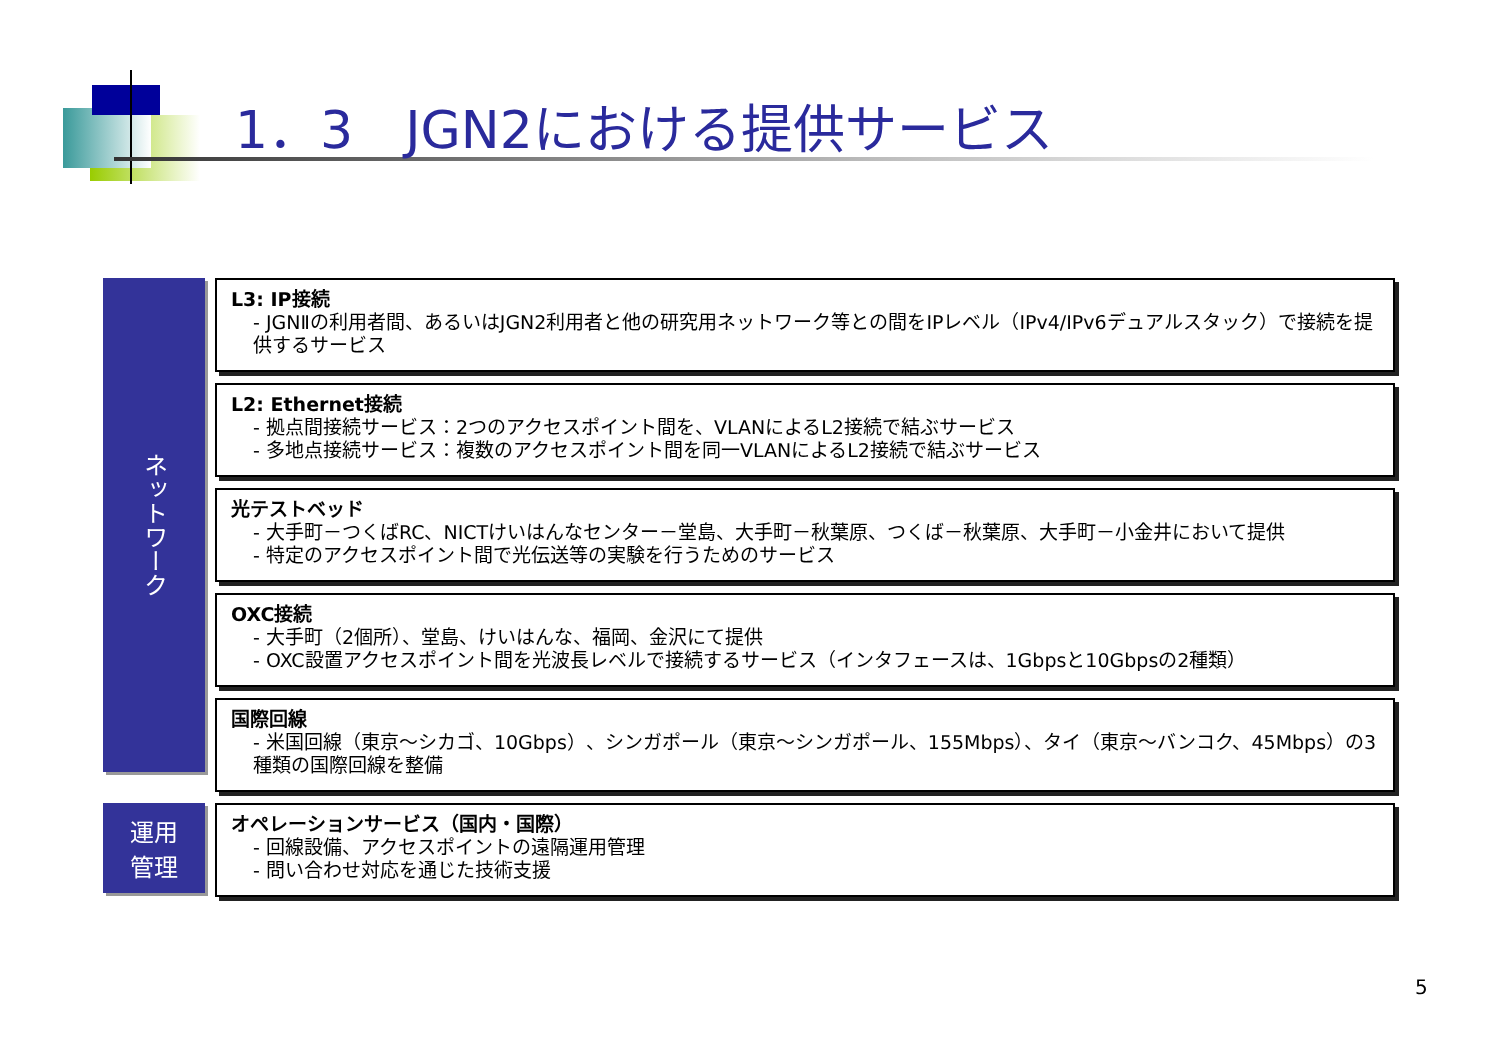1．3　JGN2における提供サービス
ネットワーク
L3: IP接続
- JGNⅡの利用者間、あるいはJGN2利用者と他の研究用ネットワーク等との間をIPレベル（IPv4/IPv6デュアルスタック）で接続を提供するサービス
L2: Ethernet接続
- 拠点間接続サービス：2つのアクセスポイント間を、VLANによるL2接続で結ぶサービス
- 多地点接続サービス：複数のアクセスポイント間を同一VLANによるL2接続で結ぶサービス
光テストベッド
- 大手町－つくばRC、NICTけいはんなセンター－堂島、大手町－秋葉原、つくば－秋葉原、大手町－小金井において提供
- 特定のアクセスポイント間で光伝送等の実験を行うためのサービス
OXC接続
- 大手町（2個所）、堂島、けいはんな、福岡、金沢にて提供
- OXC設置アクセスポイント間を光波長レベルで接続するサービス（インタフェースは、1Gbpsと10Gbpsの2種類）
国際回線
- 米国回線（東京～シカゴ、10Gbps）、シンガポール（東京～シンガポール、155Mbps）、タイ（東京～バンコク、45Mbps）の3種類の国際回線を整備
運用
管理
オペレーションサービス（国内・国際）
- 回線設備、アクセスポイントの遠隔運用管理
- 問い合わせ対応を通じた技術支援
5